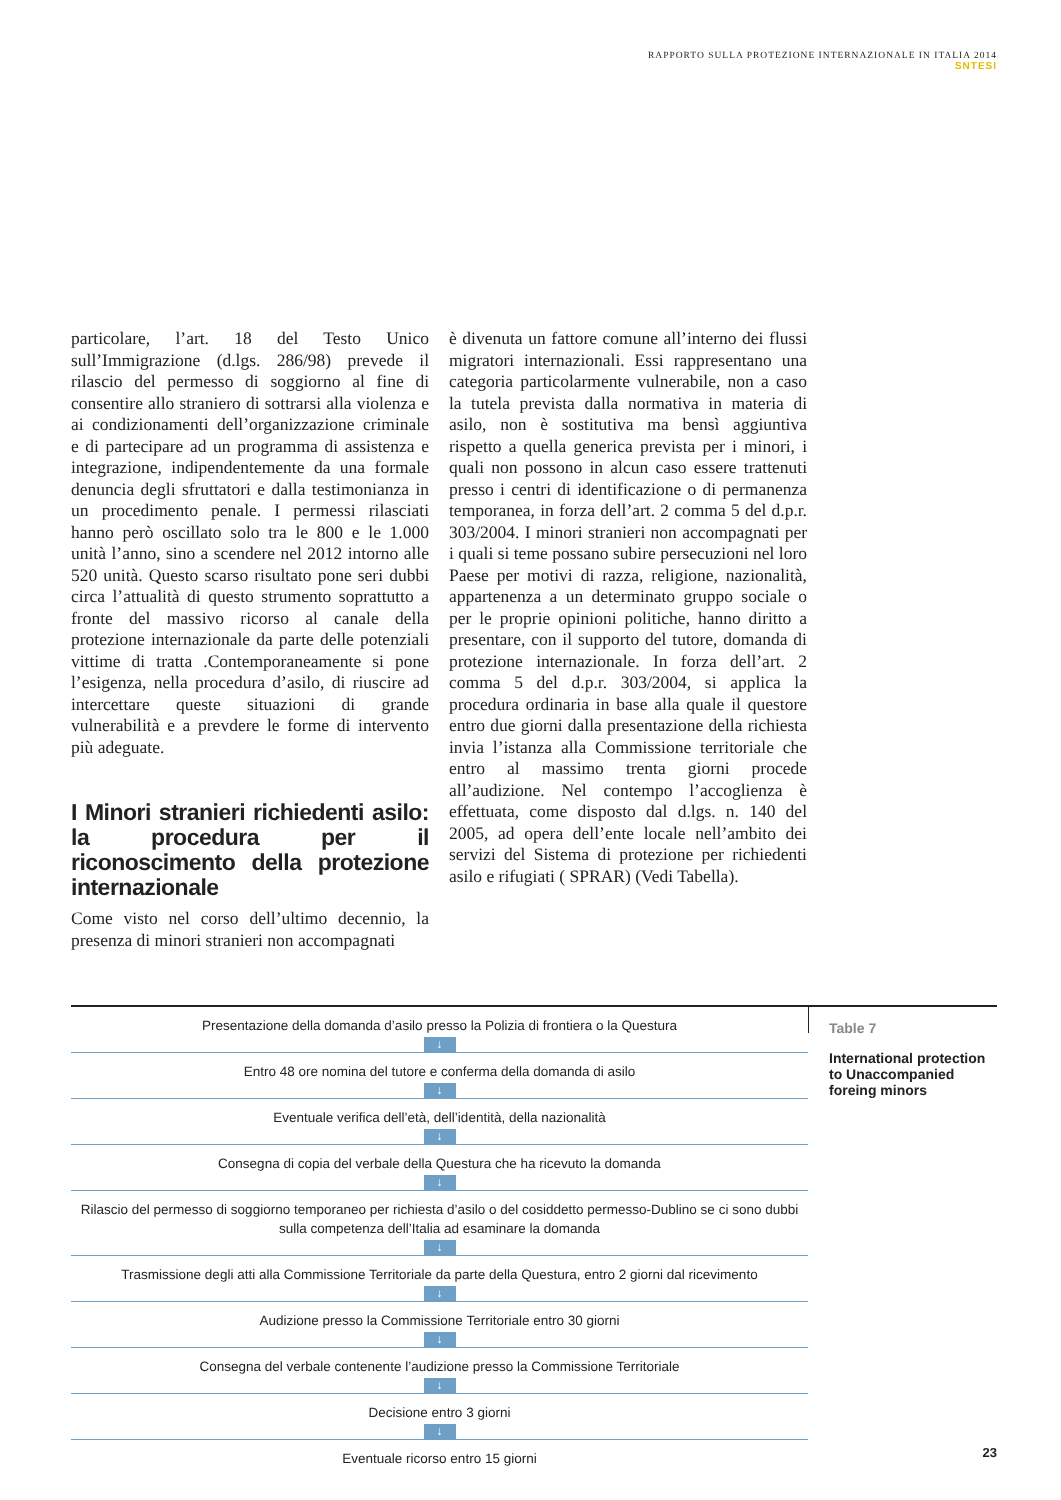RAPPORTO SULLA PROTEZIONE INTERNAZIONALE IN ITALIA 2014
SNTESI
particolare, l’art. 18 del Testo Unico sull’Immigrazione (d.lgs. 286/98) prevede il rilascio del permesso di soggiorno al fine di consentire allo straniero di sottrarsi alla violenza e ai condizionamenti dell’organizzazione criminale e di partecipare ad un programma di assistenza e integrazione, indipendentemente da una formale denuncia degli sfruttatori e dalla testimonianza in un procedimento penale. I permessi rilasciati hanno però oscillato solo tra le 800 e le 1.000 unità l’anno, sino a scendere nel 2012 intorno alle 520 unità. Questo scarso risultato pone seri dubbi circa l’attualità di questo strumento soprattutto a fronte del massivo ricorso al canale della protezione internazionale da parte delle potenziali vittime di tratta .Contemporaneamente si pone l’esigenza, nella procedura d’asilo, di riuscire ad intercettare queste situazioni di grande vulnerabilità e a prevdere le forme di intervento più adeguate.
I Minori stranieri richiedenti asilo: la procedura per il riconoscimento della protezione internazionale
Come visto nel corso dell’ultimo decennio, la presenza di minori stranieri non accompagnati
è divenuta un fattore comune all’interno dei flussi migratori internazionali. Essi rappresentano una categoria particolarmente vulnerabile, non a caso la tutela prevista dalla normativa in materia di asilo, non è sostitutiva ma bensì aggiuntiva rispetto a quella generica prevista per i minori, i quali non possono in alcun caso essere trattenuti presso i centri di identificazione o di permanenza temporanea, in forza dell’art. 2 comma 5 del d.p.r. 303/2004. I minori stranieri non accompagnati per i quali si teme possano subire persecuzioni nel loro Paese per motivi di razza, religione, nazionalità, appartenenza a un determinato gruppo sociale o per le proprie opinioni politiche, hanno diritto a presentare, con il supporto del tutore, domanda di protezione internazionale. In forza dell’art. 2 comma 5 del d.p.r. 303/2004, si applica la procedura ordinaria in base alla quale il questore entro due giorni dalla presentazione della richiesta invia l’istanza alla Commissione territoriale che entro al massimo trenta giorni procede all’audizione. Nel contempo l’accoglienza è effettuata, come disposto dal d.lgs. n. 140 del 2005, ad opera dell’ente locale nell’ambito dei servizi del Sistema di protezione per richiedenti asilo e rifugiati ( SPRAR) (Vedi Tabella).
Presentazione della domanda d’asilo presso la Polizia di frontiera o la Questura
↓
Entro 48 ore nomina del tutore e conferma della domanda di asilo
↓
Eventuale verifica dell’età, dell’identità, della nazionalità
↓
Consegna di copia del verbale della Questura che ha ricevuto la domanda
↓
Rilascio del permesso di soggiorno temporaneo per richiesta d’asilo o del cosiddetto permesso-Dublino se ci sono dubbi sulla competenza dell’Italia ad esaminare la domanda
↓
Trasmissione degli atti alla Commissione Territoriale da parte della Questura, entro 2 giorni dal ricevimento
↓
Audizione presso la Commissione Territoriale entro 30 giorni
↓
Consegna del verbale contenente l’audizione presso la Commissione Territoriale
↓
Decisione entro 3 giorni
↓
Eventuale ricorso entro 15 giorni
Table 7
International protection to Unaccompanied foreing minors
23